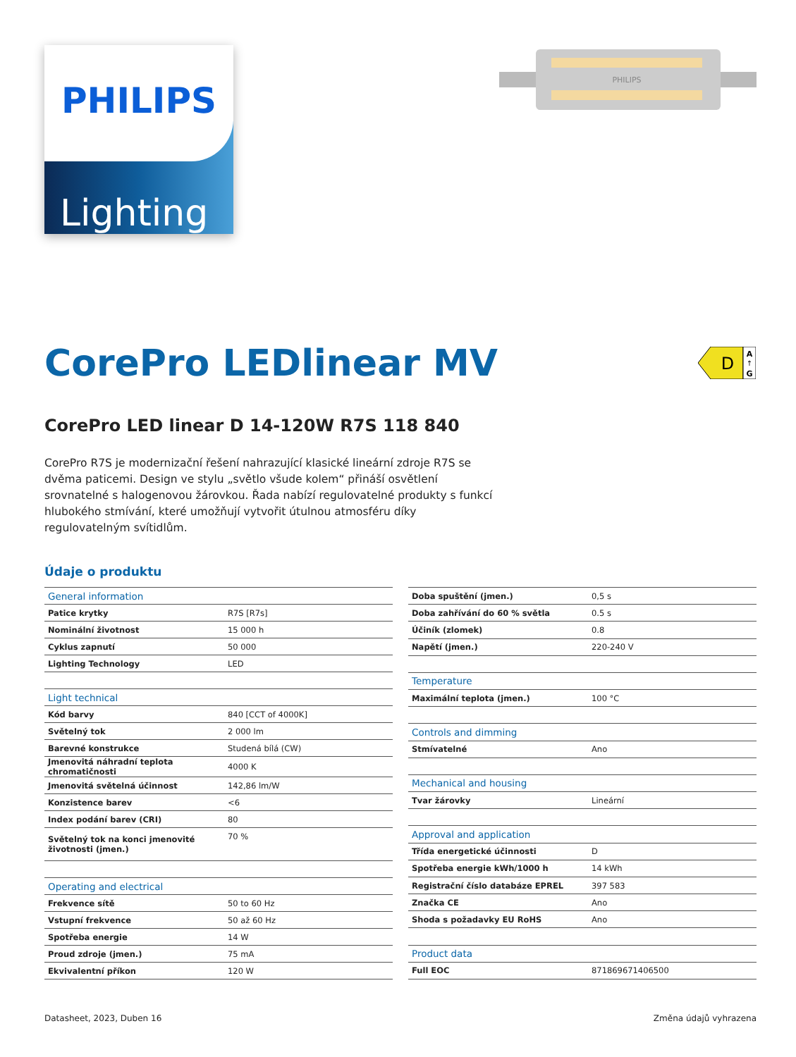PHILIPS
Lighting
PHILIPS
CorePro LEDlinear MV
D
A
↑
G
CorePro LED linear D 14-120W R7S 118 840
CorePro R7S je modernizační řešení nahrazující klasické lineární zdroje R7S se dvěma paticemi. Design ve stylu „světlo všude kolem“ přináší osvětlení srovnatelné s halogenovou žárovkou. Řada nabízí regulovatelné produkty s funkcí hlubokého stmívání, které umožňují vytvořit útulnou atmosféru díky regulovatelným svítidlům.
Údaje o produktu
| General information | |
| Patice krytky | R7S [R7s] |
| Nominální životnost | 15 000 h |
| Cyklus zapnutí | 50 000 |
| Lighting Technology | LED |
| Light technical | |
| Kód barvy | 840 [CCT of 4000K] |
| Světelný tok | 2 000 lm |
| Barevné konstrukce | Studená bílá (CW) |
| Jmenovitá náhradní teplota chromatičnosti | 4000 K |
| Jmenovitá světelná účinnost | 142,86 lm/W |
| Konzistence barev | <6 |
| Index podání barev (CRI) | 80 |
| Světelný tok na konci jmenovité životnosti (jmen.) | 70 % |
| Operating and electrical | |
| Frekvence sítě | 50 to 60 Hz |
| Vstupní frekvence | 50 až 60 Hz |
| Spotřeba energie | 14 W |
| Proud zdroje (jmen.) | 75 mA |
| Ekvivalentní příkon | 120 W |
| Doba spuštění (jmen.) | 0,5 s |
| Doba zahřívání do 60 % světla | 0.5 s |
| Účiník (zlomek) | 0.8 |
| Napětí (jmen.) | 220-240 V |
| Temperature | |
| Maximální teplota (jmen.) | 100 °C |
| Controls and dimming | |
| Stmívatelné | Ano |
| Mechanical and housing | |
| Tvar žárovky | Lineární |
| Approval and application | |
| Třída energetické účinnosti | D |
| Spotřeba energie kWh/1000 h | 14 kWh |
| Registrační číslo databáze EPREL | 397 583 |
| Značka CE | Ano |
| Shoda s požadavky EU RoHS | Ano |
| Product data | |
| Full EOC | 871869671406500 |
Datasheet, 2023, Duben 16 Změna údajů vyhrazena